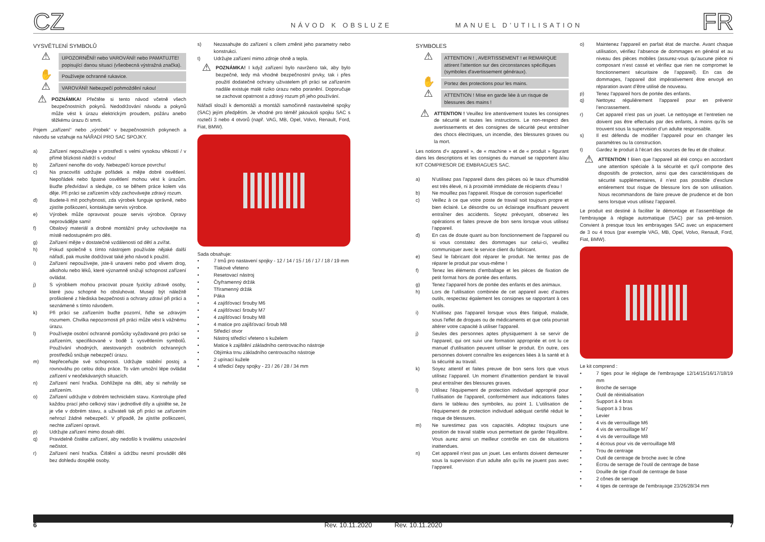CZ
NÁVOD K OBSLUZE
MANUEL D’UTILISATION
FR
VYSVĚTLENÍ SYMBOLŮ
⚠
UPOZORNĚNÍ! nebo VAROVÁNÍ! nebo PAMATUJTE! popisující danou situaci (všeobecná výstražná značka).
✋
Používejte ochranné rukavice.
⚠
VAROVÁNÍ! Nebezpečí pohmoždění rukou!
⚠
POZNÁMKA! Přečtěte si tento návod včetně všech bezpečnostních pokynů. Nedodržování návodu a pokynů může vést k úrazu elektrickým proudem, požáru anebo těžkému úrazu či smrti.
Pojem „zařízení“ nebo „výrobek“ v bezpečnostních pokynech a návodu se vztahuje na NÁŘADÍ PRO SAC SPOJKY.
a) Zařízení nepoužívejte v prostředí s velmi vysokou vlhkostí / v přímé blízkosti nádrží s vodou!
b) Zařízení nenořte do vody. Nebezpečí koroze povrchu!
c) Na pracovišti udržujte pořádek a mějte dobré osvětlení. Nepořádek nebo špatné osvětlení mohou vést k úrazům. Buďte předvídaví a sledujte, co se během práce kolem vás děje. Při práci se zařízením vždy zachovávejte zdravý rozum.
d) Budete-li mít pochybnosti, zda výrobek funguje správně, nebo zjistíte poškození, kontaktujte servis výrobce.
e) Výrobek může opravovat pouze servis výrobce. Opravy neprovádějte sami!
f) Obalový materiál a drobné montážní prvky uchovávejte na místě nedostupném pro děti.
g) Zařízení mějte v dostatečné vzdálenosti od dětí a zvířat.
h) Pokud společně s tímto nástrojem používáte nějaké další nářadí, pak musíte dodržovat také jeho návod k použití.
i) Zařízení nepoužívejte, jste-li unaveni nebo pod vlivem drog, alkoholu nebo léků, které významně snižují schopnost zařízení ovládat.
j) S výrobkem mohou pracovat pouze fyzicky zdravé osoby, které jsou schopné ho obsluhovat. Musejí být náležitě proškolené z hlediska bezpečnosti a ochrany zdraví při práci a seznámené s tímto návodem.
k) Při práci se zařízením buďte pozorní, řiďte se zdravým rozumem. Chvilka nepozornosti při práci může vést k vážnému úrazu.
l) Používejte osobní ochranné pomůcky vyžadované pro práci se zařízením, specifikované v bodě 1 vysvětlením symbolů. Používání vhodných, atestovaných osobních ochranných prostředků snižuje nebezpečí úrazu.
m) Nepřeceňujte své schopnosti. Udržujte stabilní postoj a rovnováhu po celou dobu práce. To vám umožní lépe ovládat zařízení v neočekávaných situacích.
n) Zařízení není hračka. Dohlížejte na děti, aby si nehrály se zařízením.
o) Zařízení udržujte v dobrém technickém stavu. Kontrolujte před každou prací jeho celkový stav i jednotlivé díly a ujistěte se, že je vše v dobrém stavu, a uživateli tak při práci se zařízením nehrozí žádné nebezpečí. V případě, že zjistíte poškození, nechte zařízení opravit.
p) Udržujte zařízení mimo dosah dětí.
q) Pravidelně čistěte zařízení, aby nedošlo k trvalému usazování nečistot.
r) Zařízení není hračka. Čištění a údržbu nesmí provádět děti bez dohledu dospělé osoby.
s) Nezasahujte do zařízení s cílem změnit jeho parametry nebo konstrukci.
t) Udržujte zařízení mimo zdroje ohně a tepla.
⚠
POZNÁMKA! I když zařízení bylo navrženo tak, aby bylo bezpečné, tedy má vhodné bezpečnostní prvky, tak i přes použití dodatečné ochrany uživatelem při práci se zařízením nadále existuje malé riziko úrazu nebo poranění. Doporučuje se zachovat opatrnost a zdravý rozum při jeho používání.
Nářadí slouží k demontáži a montáži samočinně nastavitelné spojky (SAC) jejím předpětím. Je vhodné pro téměř jakoukoli spojku SAC s roztečí 3 nebo 4 otvorů (např. VAG, MB, Opel, Volvo, Renault, Ford, Fiat, BMW).
Sada obsahuje:
• 7 trnů pro nastavení spojky - 12 / 14 / 15 / 16 / 17 / 18 / 19 mm
• Tlakové vřeteno
• Resetovací nástroj
• Čtyřramenný držák
• Tříramenný držák
• Páka
• 4 zajišťovací šrouby M6
• 4 zajišťovací šrouby M7
• 4 zajišťovací šrouby M8
• 4 matice pro zajišťovací šroub M8
• Středicí otvor
• Nástroj středící vřeteno s kuželem
• Matice k zajištění základního centrovacího nástroje
• Objímka trnu základního centrovacího nástroje
• 2 upínací kužele
• 4 středicí čepy spojky - 23 / 26 / 28 / 34 mm
SYMBOLES
⚠
ATTENTION ! , AVERTISSEMENT ! et REMARQUE attirent l'attention sur des circonstances spécifiques (symboles d'avertissement généraux).
✋
Portez des protections pour les mains.
⚠
ATTENTION ! Mise en garde liée à un risque de blessures des mains !
⚠
ATTENTION ! Veuillez lire attentivement toutes les consignes de sécurité et toutes les instructions. Le non-respect des avertissements et des consignes de sécurité peut entraîner des chocs électriques, un incendie, des blessures graves ou la mort.
Les notions d'« appareil », de « machine » et de « produit » figurant dans les descriptions et les consignes du manuel se rapportent à/au KIT COMPRESOR DE EMBRAGUES SAC.
a) N'utilisez pas l'appareil dans des pièces où le taux d'humidité est très élevé, ni à proximité immédiate de récipients d'eau !
b) Ne mouillez pas l'appareil. Risque de corrosion superficielle!
c) Veillez à ce que votre poste de travail soit toujours propre et bien éclairé. Le désordre ou un éclairage insuffisant peuvent entraîner des accidents. Soyez prévoyant, observez les opérations et faites preuve de bon sens lorsque vous utilisez l’appareil.
d) En cas de doute quant au bon fonctionnement de l'appareil ou si vous constatez des dommages sur celui-ci, veuillez communiquer avec le service client du fabricant.
e) Seul le fabricant doit réparer le produit. Ne tentez pas de réparer le produit par vous-même !
f) Tenez les éléments d’emballage et les pièces de fixation de petit format hors de portée des enfants.
g) Tenez l’appareil hors de portée des enfants et des animaux.
h) Lors de l’utilisation combinée de cet appareil avec d’autres outils, respectez également les consignes se rapportant à ces outils.
i) N'utilisez pas l'appareil lorsque vous êtes fatigué, malade, sous l'effet de drogues ou de médicaments et que cela pourrait altérer votre capacité à utiliser l'appareil.
j) Seules des personnes aptes physiquement à se servir de l'appareil, qui ont suivi une formation appropriée et ont lu ce manuel d'utilisation peuvent utiliser le produit. En outre, ces personnes doivent connaître les exigences liées à la santé et à la sécurité au travail.
k) Soyez attentif et faites preuve de bon sens lors que vous utilisez l’appareil. Un moment d'inattention pendant le travail peut entraîner des blessures graves.
l) Utilisez l'équipement de protection individuel approprié pour l'utilisation de l'appareil, conformément aux indications faites dans le tableau des symboles, au point 1. L'utilisation de l'équipement de protection individuel adéquat certifié réduit le risque de blessures.
m) Ne surestimez pas vos capacités. Adoptez toujours une position de travail stable vous permettant de garder l'équilibre. Vous aurez ainsi un meilleur contrôle en cas de situations inattendues.
n) Cet appareil n'est pas un jouet. Les enfants doivent demeurer sous la supervision d’un adulte afin qu’ils ne jouent pas avec l’appareil.
o) Maintenez l'appareil en parfait état de marche. Avant chaque utilisation, vérifiez l’absence de dommages en général et au niveau des pièces mobiles (assurez-vous qu’aucune pièce ni composant n’est cassé et vérifiez que rien ne compromet le fonctionnement sécuritaire de l’appareil). En cas de dommages, l’appareil doit impérativement être envoyé en réparation avant d’être utilisé de nouveau.
p) Tenez l'appareil hors de portée des enfants.
q) Nettoyez régulièrement l'appareil pour en prévenir l’encrassement.
r) Cet appareil n'est pas un jouet. Le nettoyage et l’entretien ne doivent pas être effectués par des enfants, à moins qu’ils se trouvent sous la supervision d’un adulte responsable.
s) Il est défendu de modifier l’appareil pour en changer les paramètres ou la construction.
t) Gardez le produit à l’écart des sources de feu et de chaleur.
⚠
ATTENTION ! Bien que l'appareil ait été conçu en accordant une attention spéciale à la sécurité et qu'il comporte des dispositifs de protection, ainsi que des caractéristiques de sécurité supplémentaires, il n’est pas possible d’exclure entièrement tout risque de blessure lors de son utilisation. Nous recommandons de faire preuve de prudence et de bon sens lorsque vous utilisez l’appareil.
Le produit est destiné à faciliter le démontage et l'assemblage de l'embrayage à réglage automatique (SAC) par sa pré-tension. Convient à presque tous les embrayages SAC avec un espacement de 3 ou 4 trous (par exemple VAG, MB, Opel, Volvo, Renault, Ford, Fiat, BMW).
Le kit comprend :
• 7 tiges pour le réglage de l'embrayage 12/14/15/16/17/18/19 mm
• Broche de serrage
• Outil de réinitialisation
• Support à 4 bras
• Support à 3 bras
• Levier
• 4 vis de verrouillage M6
• 4 vis de verrouillage M7
• 4 vis de verrouillage M8
• 4 écrous pour vis de verrouillage M8
• Trou de centrage
• Outil de centrage de broche avec le cône
• Écrou de serrage de l'outil de centrage de base
• Douille de tige d'outil de centrage de base
• 2 cônes de serrage
• 4 tiges de centrage de l'embrayage 23/26/28/34 mm
6 Rev. 10.11.2020 Rev. 10.11.2020 7